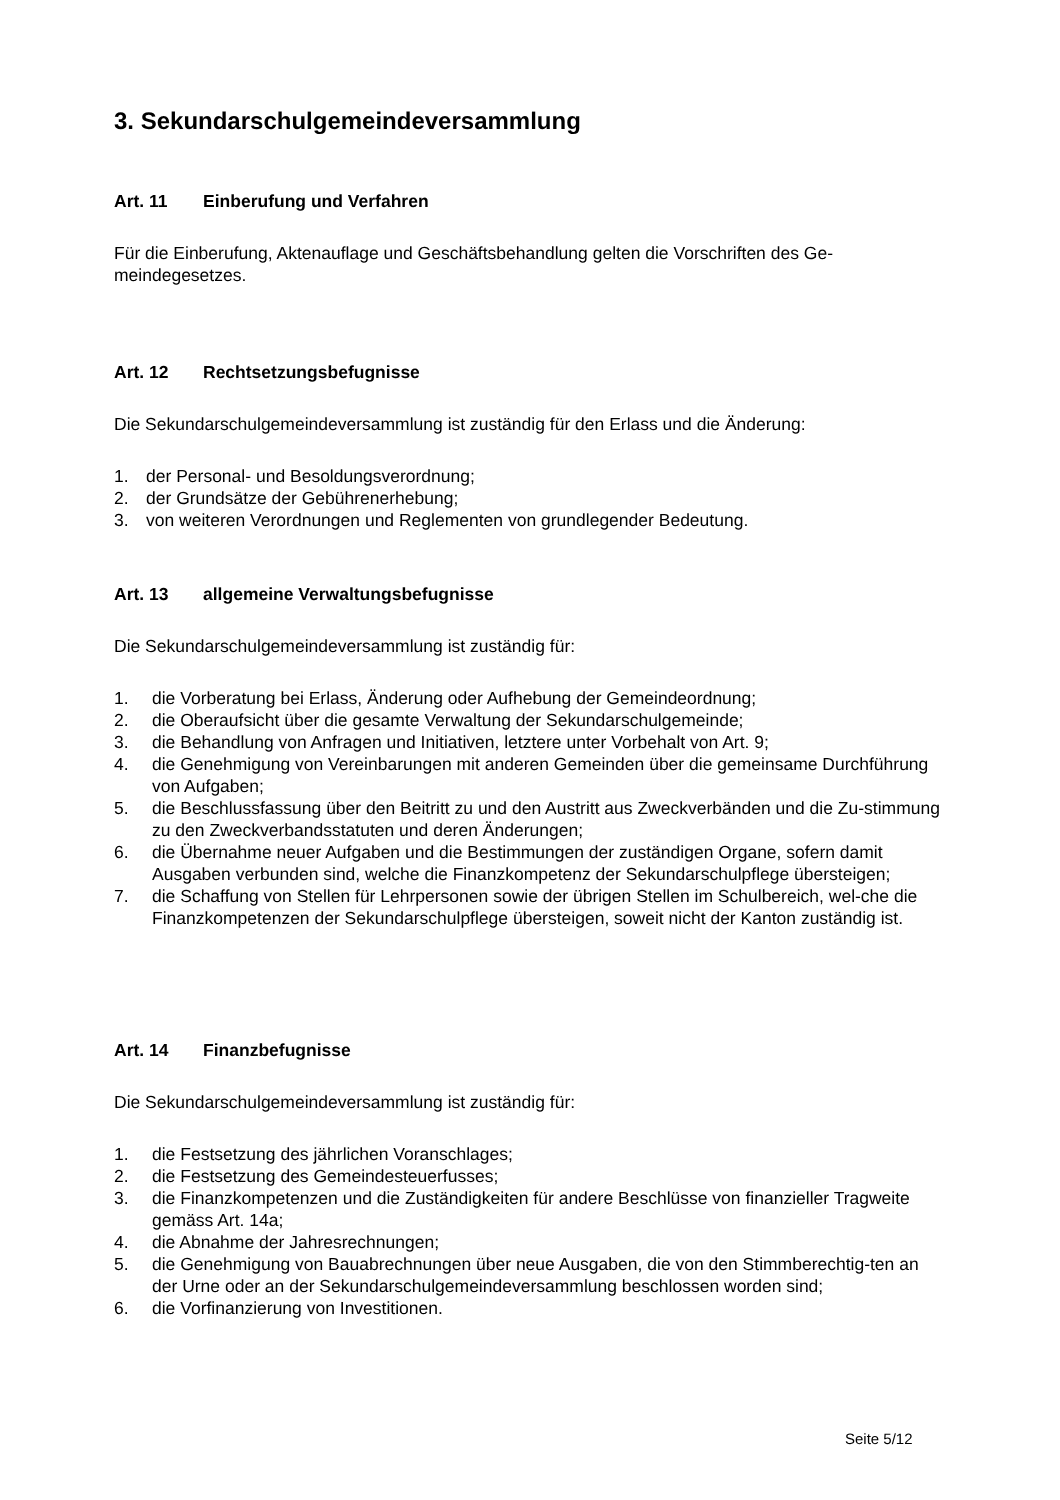3. Sekundarschulgemeindeversammlung
Art. 11 Einberufung und Verfahren
Für die Einberufung, Aktenauflage und Geschäftsbehandlung gelten die Vorschriften des Ge-
meindegesetzes.
Art. 12 Rechtsetzungsbefugnisse
Die Sekundarschulgemeindeversammlung ist zuständig für den Erlass und die Änderung:
1. der Personal- und Besoldungsverordnung;
2. der Grundsätze der Gebührenerhebung;
3. von weiteren Verordnungen und Reglementen von grundlegender Bedeutung.
Art. 13 allgemeine Verwaltungsbefugnisse
Die Sekundarschulgemeindeversammlung ist zuständig für:
1. die Vorberatung bei Erlass, Änderung oder Aufhebung der Gemeindeordnung;
2. die Oberaufsicht über die gesamte Verwaltung der Sekundarschulgemeinde;
3. die Behandlung von Anfragen und Initiativen, letztere unter Vorbehalt von Art. 9;
4. die Genehmigung von Vereinbarungen mit anderen Gemeinden über die gemeinsame Durchführung von Aufgaben;
5. die Beschlussfassung über den Beitritt zu und den Austritt aus Zweckverbänden und die Zu-stimmung zu den Zweckverbandsstatuten und deren Änderungen;
6. die Übernahme neuer Aufgaben und die Bestimmungen der zuständigen Organe, sofern damit Ausgaben verbunden sind, welche die Finanzkompetenz der Sekundarschulpflege übersteigen;
7. die Schaffung von Stellen für Lehrpersonen sowie der übrigen Stellen im Schulbereich, wel-che die Finanzkompetenzen der Sekundarschulpflege übersteigen, soweit nicht der Kanton zuständig ist.
Art. 14 Finanzbefugnisse
Die Sekundarschulgemeindeversammlung ist zuständig für:
1. die Festsetzung des jährlichen Voranschlages;
2. die Festsetzung des Gemeindesteuerfusses;
3. die Finanzkompetenzen und die Zuständigkeiten für andere Beschlüsse von finanzieller Tragweite gemäss Art. 14a;
4. die Abnahme der Jahresrechnungen;
5. die Genehmigung von Bauabrechnungen über neue Ausgaben, die von den Stimmberechtig-ten an der Urne oder an der Sekundarschulgemeindeversammlung beschlossen worden sind;
6. die Vorfinanzierung von Investitionen.
Seite 5/12